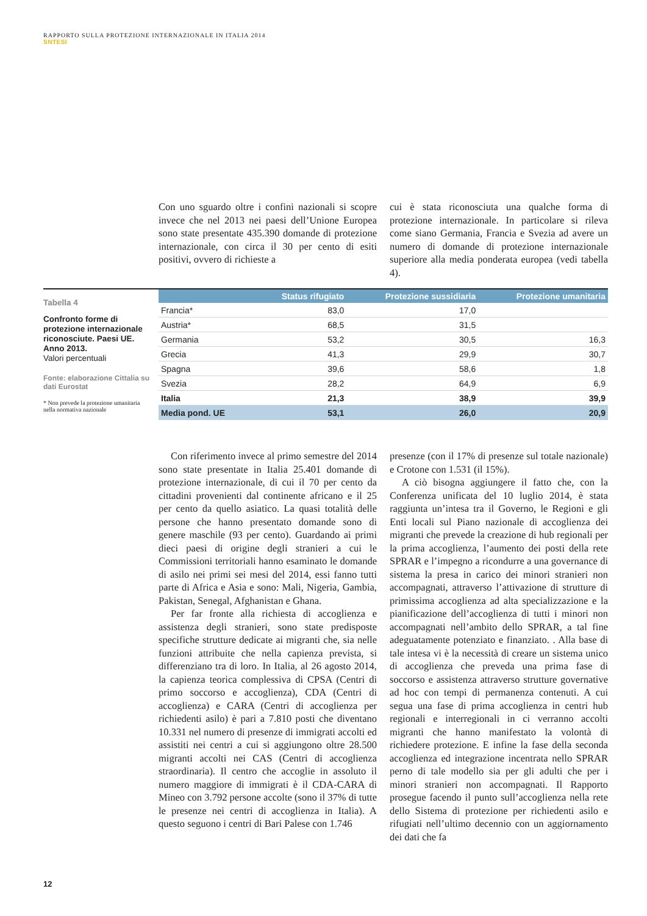RAPPORTO SULLA PROTEZIONE INTERNAZIONALE IN ITALIA 2014
SNTESI
Con uno sguardo oltre i confini nazionali si scopre invece che nel 2013 nei paesi dell’Unione Europea sono state presentate 435.390 domande di protezione internazionale, con circa il 30 per cento di esiti positivi, ovvero di richieste a
cui è stata riconosciuta una qualche forma di protezione internazionale. In particolare si rileva come siano Germania, Francia e Svezia ad avere un numero di domande di protezione internazionale superiore alla media ponderata europea (vedi tabella 4).
Tabella 4
Confronto forme di protezione internazionale riconosciute. Paesi UE. Anno 2013.
Valori percentuali
Fonte: elaborazione Cittalia su dati Eurostat
* Non prevede la protezione umanitaria nella normativa nazionale
| | Status rifugiato | Protezione sussidiaria | Protezione umanitaria |
| --- | --- | --- | --- |
| Francia* | 83,0 | 17,0 | |
| Austria* | 68,5 | 31,5 | |
| Germania | 53,2 | 30,5 | 16,3 |
| Grecia | 41,3 | 29,9 | 30,7 |
| Spagna | 39,6 | 58,6 | 1,8 |
| Svezia | 28,2 | 64,9 | 6,9 |
| Italia | 21,3 | 38,9 | 39,9 |
| Media pond. UE | 53,1 | 26,0 | 20,9 |
Con riferimento invece al primo semestre del 2014 sono state presentate in Italia 25.401 domande di protezione internazionale, di cui il 70 per cento da cittadini provenienti dal continente africano e il 25 per cento da quello asiatico. La quasi totalità delle persone che hanno presentato domande sono di genere maschile (93 per cento). Guardando ai primi dieci paesi di origine degli stranieri a cui le Commissioni territoriali hanno esaminato le domande di asilo nei primi sei mesi del 2014, essi fanno tutti parte di Africa e Asia e sono: Mali, Nigeria, Gambia, Pakistan, Senegal, Afghanistan e Ghana.
Per far fronte alla richiesta di accoglienza e assistenza degli stranieri, sono state predisposte specifiche strutture dedicate ai migranti che, sia nelle funzioni attribuite che nella capienza prevista, si differenziano tra di loro. In Italia, al 26 agosto 2014, la capienza teorica complessiva di CPSA (Centri di primo soccorso e accoglienza), CDA (Centri di accoglienza) e CARA (Centri di accoglienza per richiedenti asilo) è pari a 7.810 posti che diventano 10.331 nel numero di presenze di immigrati accolti ed assistiti nei centri a cui si aggiungono oltre 28.500 migranti accolti nei CAS (Centri di accoglienza straordinaria). Il centro che accoglie in assoluto il numero maggiore di immigrati è il CDA-CARA di Mineo con 3.792 persone accolte (sono il 37% di tutte le presenze nei centri di accoglienza in Italia). A questo seguono i centri di Bari Palese con 1.746
presenze (con il 17% di presenze sul totale nazionale) e Crotone con 1.531 (il 15%).
A ciò bisogna aggiungere il fatto che, con la Conferenza unificata del 10 luglio 2014, è stata raggiunta un’intesa tra il Governo, le Regioni e gli Enti locali sul Piano nazionale di accoglienza dei migranti che prevede la creazione di hub regionali per la prima accoglienza, l’aumento dei posti della rete SPRAR e l’impegno a ricondurre a una governance di sistema la presa in carico dei minori stranieri non accompagnati, attraverso l’attivazione di strutture di primissima accoglienza ad alta specializzazione e la pianificazione dell’accoglienza di tutti i minori non accompagnati nell’ambito dello SPRAR, a tal fine adeguatamente potenziato e finanziato. . Alla base di tale intesa vi è la necessità di creare un sistema unico di accoglienza che preveda una prima fase di soccorso e assistenza attraverso strutture governative ad hoc con tempi di permanenza contenuti. A cui segua una fase di prima accoglienza in centri hub regionali e interregionali in ci verranno accolti migranti che hanno manifestato la volontà di richiedere protezione. E infine la fase della seconda accoglienza ed integrazione incentrata nello SPRAR perno di tale modello sia per gli adulti che per i minori stranieri non accompagnati. Il Rapporto prosegue facendo il punto sull’accoglienza nella rete dello Sistema di protezione per richiedenti asilo e rifugiati nell’ultimo decennio con un aggiornamento dei dati che fa
12